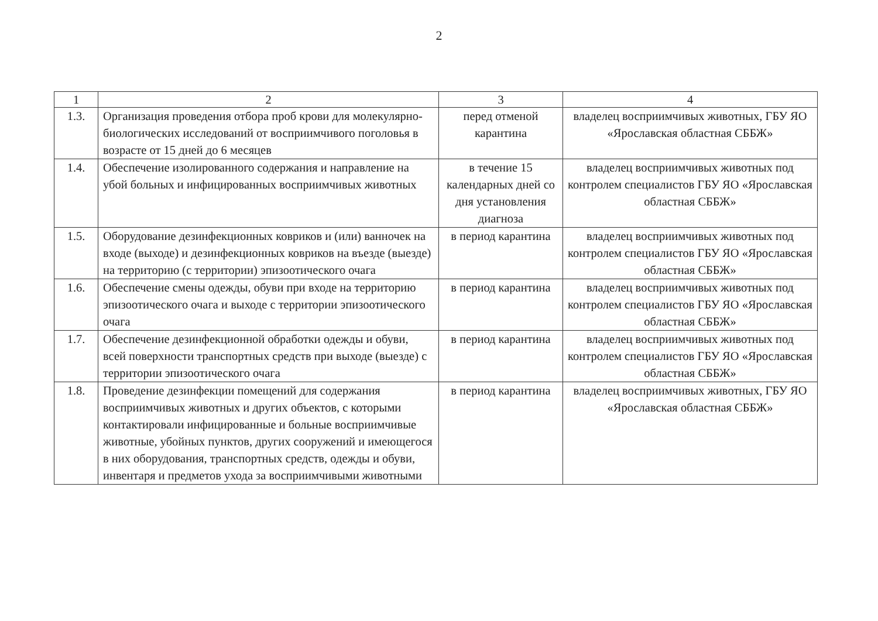2
| 1 | 2 | 3 | 4 |
| --- | --- | --- | --- |
| 1.3. | Организация проведения отбора проб крови для молекулярно-биологических исследований от восприимчивого поголовья в возрасте от 15 дней до 6 месяцев | перед отменой карантина | владелец восприимчивых животных, ГБУ ЯО «Ярославская областная СББЖ» |
| 1.4. | Обеспечение изолированного содержания и направление на убой больных и инфицированных восприимчивых животных | в течение 15 календарных дней со дня установления диагноза | владелец восприимчивых животных под контролем специалистов ГБУ ЯО «Ярославская областная СББЖ» |
| 1.5. | Оборудование дезинфекционных ковриков и (или) ванночек на входе (выходе) и дезинфекционных ковриков на въезде (выезде) на территорию (с территории) эпизоотического очага | в период карантина | владелец восприимчивых животных под контролем специалистов ГБУ ЯО «Ярославская областная СББЖ» |
| 1.6. | Обеспечение смены одежды, обуви при входе на территорию эпизоотического очага и выходе с территории эпизоотического очага | в период карантина | владелец восприимчивых животных под контролем специалистов ГБУ ЯО «Ярославская областная СББЖ» |
| 1.7. | Обеспечение дезинфекционной обработки одежды и обуви, всей поверхности транспортных средств при выходе (выезде) с территории эпизоотического очага | в период карантина | владелец восприимчивых животных под контролем специалистов ГБУ ЯО «Ярославская областная СББЖ» |
| 1.8. | Проведение дезинфекции помещений для содержания восприимчивых животных и других объектов, с которыми контактировали инфицированные и больные восприимчивые животные, убойных пунктов, других сооружений и имеющегося в них оборудования, транспортных средств, одежды и обуви, инвентаря и предметов ухода за восприимчивыми животными | в период карантина | владелец восприимчивых животных, ГБУ ЯО «Ярославская областная СББЖ» |